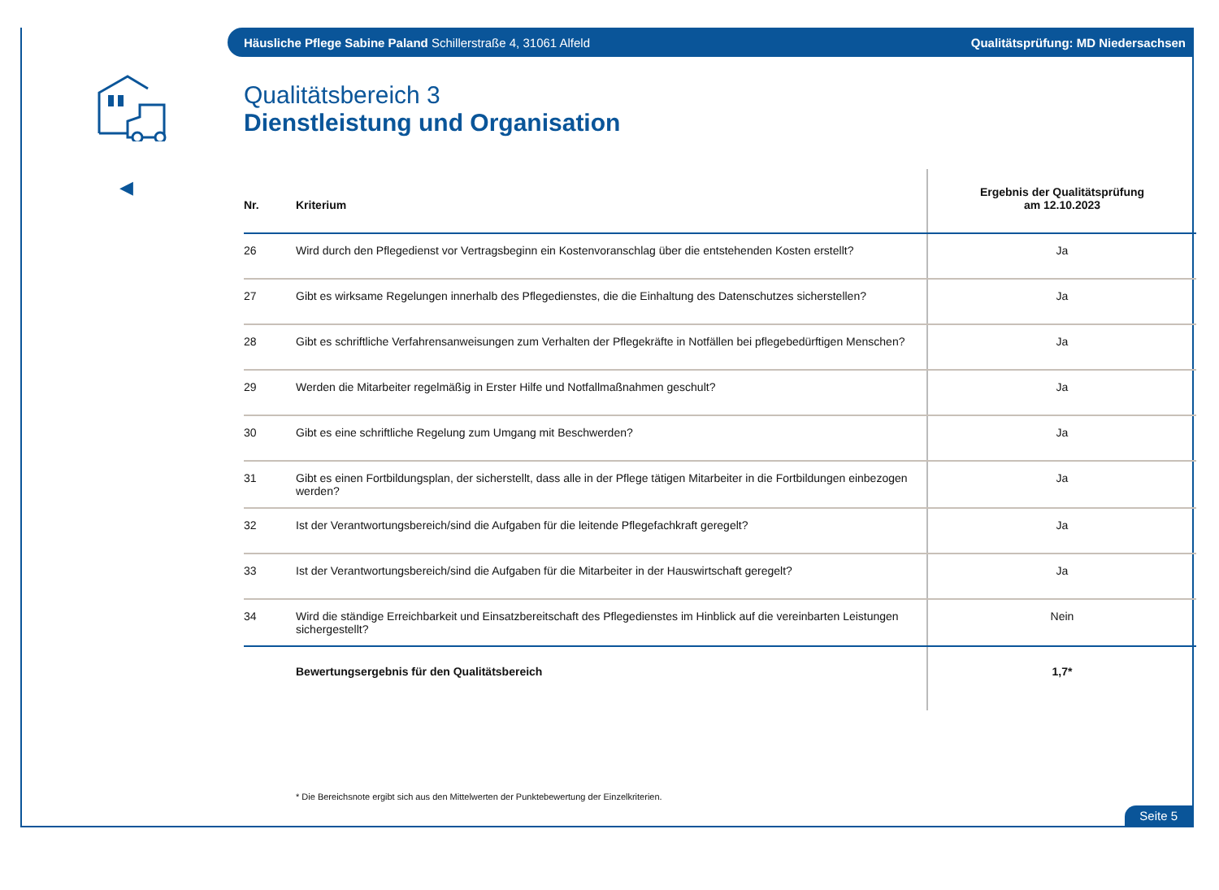Häusliche Pflege Sabine Paland Schillerstraße 4, 31061 Alfeld Qualitätsprüfung: MD Niedersachsen
◀
Qualitätsbereich 3
Dienstleistung und Organisation
| Nr. | Kriterium | Ergebnis der Qualitätsprüfung am 12.10.2023 |
| --- | --- | --- |
| 26 | Wird durch den Pflegedienst vor Vertragsbeginn ein Kostenvoranschlag über die entstehenden Kosten erstellt? | Ja |
| 27 | Gibt es wirksame Regelungen innerhalb des Pflegedienstes, die die Einhaltung des Datenschutzes sicherstellen? | Ja |
| 28 | Gibt es schriftliche Verfahrensanweisungen zum Verhalten der Pflegekräfte in Notfällen bei pflegebedürftigen Menschen? | Ja |
| 29 | Werden die Mitarbeiter regelmäßig in Erster Hilfe und Notfallmaßnahmen geschult? | Ja |
| 30 | Gibt es eine schriftliche Regelung zum Umgang mit Beschwerden? | Ja |
| 31 | Gibt es einen Fortbildungsplan, der sicherstellt, dass alle in der Pflege tätigen Mitarbeiter in die Fortbildungen einbezogen werden? | Ja |
| 32 | Ist der Verantwortungsbereich/sind die Aufgaben für die leitende Pflegefachkraft geregelt? | Ja |
| 33 | Ist der Verantwortungsbereich/sind die Aufgaben für die Mitarbeiter in der Hauswirtschaft geregelt? | Ja |
| 34 | Wird die ständige Erreichbarkeit und Einsatzbereitschaft des Pflegedienstes im Hinblick auf die vereinbarten Leistungen sichergestellt? | Nein |
| | Bewertungsergebnis für den Qualitätsbereich | 1,7* |
* Die Bereichsnote ergibt sich aus den Mittelwerten der Punktebewertung der Einzelkriterien.
Seite 5